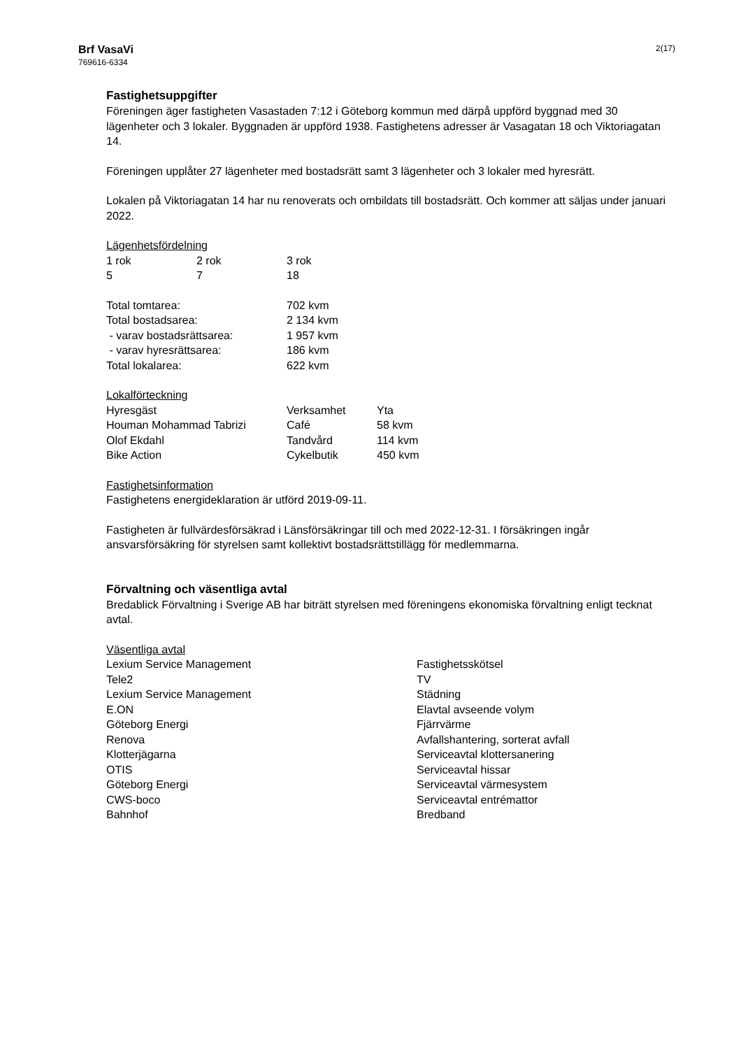Brf VasaVi
769616-6334
2(17)
Fastighetsuppgifter
Föreningen äger fastigheten Vasastaden 7:12 i Göteborg kommun med därpå uppförd byggnad med 30 lägenheter och 3 lokaler. Byggnaden är uppförd 1938. Fastighetens adresser är Vasagatan 18 och Viktoriagatan 14.
Föreningen upplåter 27 lägenheter med bostadsrätt samt 3 lägenheter och 3 lokaler med hyresrätt.
Lokalen på Viktoriagatan 14 har nu renoverats och ombildats till bostadsrätt. Och kommer att säljas under januari 2022.
Lägenhetsfördelning
| 1 rok | 2 rok | 3 rok |
| 5 | 7 | 18 |
| Total tomtarea: | 702 kvm |
| Total bostadsarea: | 2 134 kvm |
| - varav bostadsrättsarea: | 1 957 kvm |
| - varav hyresrättsarea: | 186 kvm |
| Total lokalarea: | 622 kvm |
Lokalförteckning
| Hyresgäst | Verksamhet | Yta |
| Houman Mohammad Tabrizi | Café | 58 kvm |
| Olof Ekdahl | Tandvård | 114 kvm |
| Bike Action | Cykelbutik | 450 kvm |
Fastighetsinformation
Fastighetens energideklaration är utförd 2019-09-11.
Fastigheten är fullvärdesförsäkrad i Länsförsäkringar till och med 2022-12-31. I försäkringen ingår ansvarsförsäkring för styrelsen samt kollektivt bostadsrättstillägg för medlemmarna.
Förvaltning och väsentliga avtal
Bredablick Förvaltning i Sverige AB har biträtt styrelsen med föreningens ekonomiska förvaltning enligt tecknat avtal.
Väsentliga avtal
| Lexium Service Management | Fastighetsskötsel |
| Tele2 | TV |
| Lexium Service Management | Städning |
| E.ON | Elavtal avseende volym |
| Göteborg Energi | Fjärrvärme |
| Renova | Avfallshantering, sorterat avfall |
| Klotterjägarna | Serviceavtal klottersanering |
| OTIS | Serviceavtal hissar |
| Göteborg Energi | Serviceavtal värmesystem |
| CWS-boco | Serviceavtal entrémattor |
| Bahnhof | Bredband |